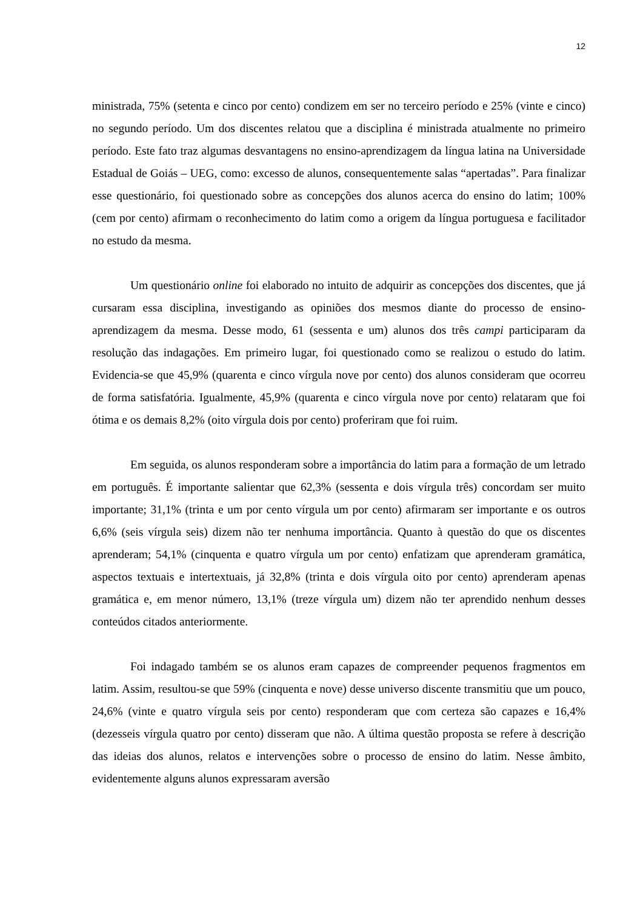12
ministrada, 75% (setenta e cinco por cento) condizem em ser no terceiro período e 25% (vinte e cinco) no segundo período. Um dos discentes relatou que a disciplina é ministrada atualmente no primeiro período. Este fato traz algumas desvantagens no ensino-aprendizagem da língua latina na Universidade Estadual de Goiás – UEG, como: excesso de alunos, consequentemente salas “apertadas”. Para finalizar esse questionário, foi questionado sobre as concepções dos alunos acerca do ensino do latim; 100% (cem por cento) afirmam o reconhecimento do latim como a origem da língua portuguesa e facilitador no estudo da mesma.
Um questionário online foi elaborado no intuito de adquirir as concepções dos discentes, que já cursaram essa disciplina, investigando as opiniões dos mesmos diante do processo de ensino-aprendizagem da mesma. Desse modo, 61 (sessenta e um) alunos dos três campi participaram da resolução das indagações. Em primeiro lugar, foi questionado como se realizou o estudo do latim. Evidencia-se que 45,9% (quarenta e cinco vírgula nove por cento) dos alunos consideram que ocorreu de forma satisfatória. Igualmente, 45,9% (quarenta e cinco vírgula nove por cento) relataram que foi ótima e os demais 8,2% (oito vírgula dois por cento) proferiram que foi ruim.
Em seguida, os alunos responderam sobre a importância do latim para a formação de um letrado em português. É importante salientar que 62,3% (sessenta e dois vírgula três) concordam ser muito importante; 31,1% (trinta e um por cento vírgula um por cento) afirmaram ser importante e os outros 6,6% (seis vírgula seis) dizem não ter nenhuma importância. Quanto à questão do que os discentes aprenderam; 54,1% (cinquenta e quatro vírgula um por cento) enfatizam que aprenderam gramática, aspectos textuais e intertextuais, já 32,8% (trinta e dois vírgula oito por cento) aprenderam apenas gramática e, em menor número, 13,1% (treze vírgula um) dizem não ter aprendido nenhum desses conteúdos citados anteriormente.
Foi indagado também se os alunos eram capazes de compreender pequenos fragmentos em latim. Assim, resultou-se que 59% (cinquenta e nove) desse universo discente transmitiu que um pouco, 24,6% (vinte e quatro vírgula seis por cento) responderam que com certeza são capazes e 16,4% (dezesseis vírgula quatro por cento) disseram que não. A última questão proposta se refere à descrição das ideias dos alunos, relatos e intervenções sobre o processo de ensino do latim. Nesse âmbito, evidentemente alguns alunos expressaram aversão